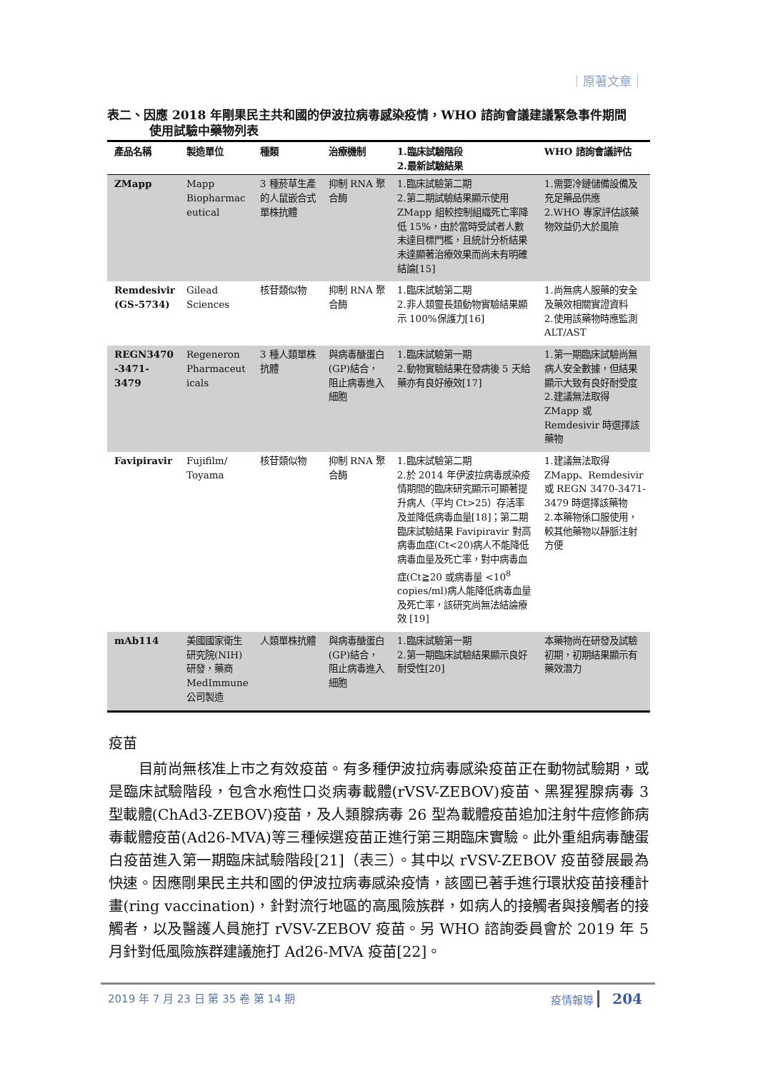｜原著文章｜
表二、因應 2018 年剛果民主共和國的伊波拉病毒感染疫情，WHO 諮詢會議建議緊急事件期間
使用試驗中藥物列表
| 產品名稱 | 製造單位 | 種類 | 治療機制 | 1.臨床試驗階段 2.最新試驗結果 | WHO 諮詢會議評估 |
| --- | --- | --- | --- | --- | --- |
| ZMapp | Mapp Biopharmac eutical | 3 種菸草生產的人鼠嵌合式單株抗體 | 抑制 RNA 聚合酶 | 1.臨床試驗第二期 2.第二期試驗結果顯示使用 ZMapp 組較控制組織死亡率降低 15%，由於當時受試者人數未達目標門檻，且統計分析結果未達顯著治療效果而尚未有明確結論[15] | 1.需要冷鏈儲備設備及充足藥品供應 2.WHO 專家評估該藥物效益仍大於風險 |
| Remdesivir (GS-5734) | Gilead Sciences | 核苷類似物 | 抑制 RNA 聚合酶 | 1.臨床試驗第二期 2.非人類靈長類動物實驗結果顯示 100%保護力[16] | 1.尚無病人服藥的安全及藥效相關實證資料 2.使用該藥物時應監測 ALT/AST |
| REGN3470 -3471-3479 | Regeneron Pharmaceut icals | 3 種人類單株抗體 | 與病毒醣蛋白(GP)結合，阻止病毒進入細胞 | 1.臨床試驗第一期 2.動物實驗結果在發病後 5 天給藥亦有良好療效[17] | 1.第一期臨床試驗尚無病人安全數據，但結果顯示大致有良好耐受度 2.建議無法取得 ZMapp 或 Remdesivir 時選擇該藥物 |
| Favipiravir | Fujifilm/ Toyama | 核苷類似物 | 抑制 RNA 聚合酶 | 1.臨床試驗第二期 2.於 2014 年伊波拉病毒感染疫情期間的臨床研究顯示可顯著提升病人（平均 Ct>25）存活率及並降低病毒血量[18]；第二期臨床試驗結果 Favipiravir 對高病毒血症(Ct<20)病人不能降低病毒血量及死亡率，對中病毒血症(Ct≧20 或病毒量 <10<sup>8</sup> copies/ml)病人能降低病毒血量及死亡率，該研究尚無法結論療效 [19] | 1.建議無法取得 ZMapp、Remdesivir 或 REGN 3470-3471-3479 時選擇該藥物 2.本藥物係口服使用，較其他藥物以靜脈注射方便 |
| mAb114 | 美國國家衛生研究院(NIH)研發，藥商 MedImmune 公司製造 | 人類單株抗體 | 與病毒醣蛋白(GP)結合，阻止病毒進入細胞 | 1.臨床試驗第一期 2.第一期臨床試驗結果顯示良好耐受性[20] | 本藥物尚在研發及試驗初期，初期結果顯示有藥效潛力 |
疫苗
目前尚無核准上市之有效疫苗。有多種伊波拉病毒感染疫苗正在動物試驗期，或是臨床試驗階段，包含水疱性口炎病毒載體(rVSV-ZEBOV)疫苗、黑猩猩腺病毒 3 型載體(ChAd3-ZEBOV)疫苗，及人類腺病毒 26 型為載體疫苗追加注射牛痘修飾病毒載體疫苗(Ad26-MVA)等三種候選疫苗正進行第三期臨床實驗。此外重組病毒醣蛋白疫苗進入第一期臨床試驗階段[21]（表三）。其中以 rVSV-ZEBOV 疫苗發展最為快速。因應剛果民主共和國的伊波拉病毒感染疫情，該國已著手進行環狀疫苗接種計畫(ring vaccination)，針對流行地區的高風險族群，如病人的接觸者與接觸者的接觸者，以及醫護人員施打 rVSV-ZEBOV 疫苗。另 WHO 諮詢委員會於 2019 年 5 月針對低風險族群建議施打 Ad26-MVA 疫苗[22]。
2019 年 7 月 23 日 第 35 卷 第 14 期 疫情報導 204